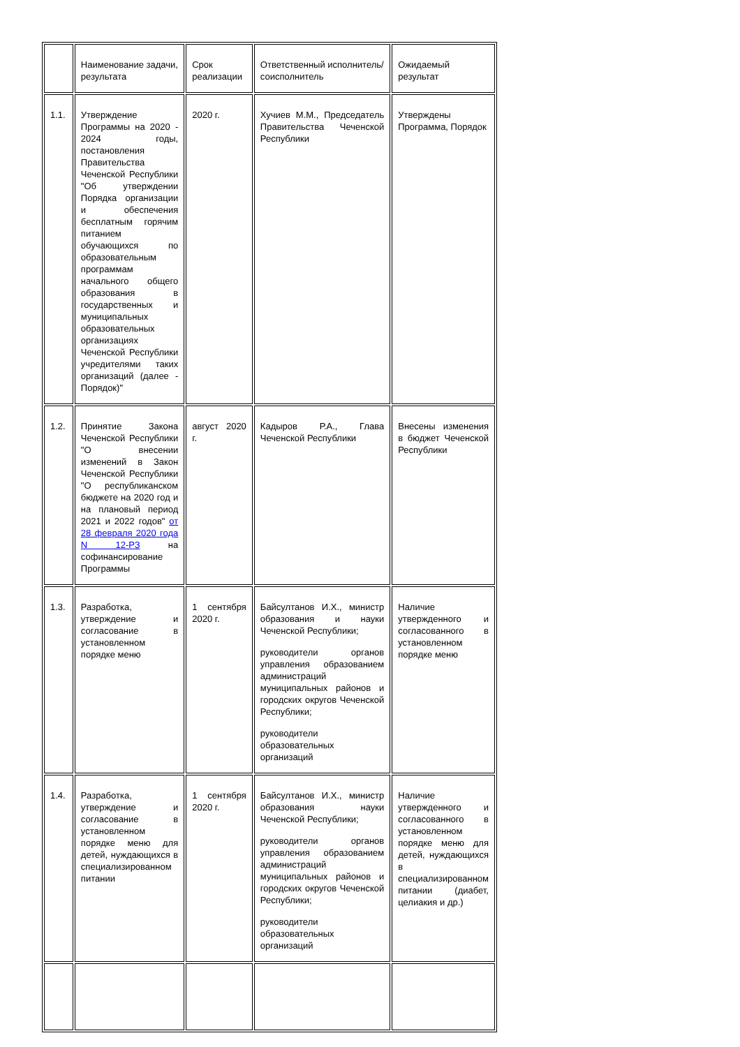| | Наименование задачи, результата | Срок реализации | Ответственный исполнитель/соисполнитель | Ожидаемый результат |
| 1.1. | Утверждение Программы на 2020 - 2024 годы, постановления Правительства Чеченской Республики "Об утверждении Порядка организации и обеспечения бесплатным горячим питанием обучающихся по образовательным программам начального общего образования в государственных и муниципальных образовательных организациях Чеченской Республики учредителями таких организаций (далее - Порядок)" | 2020 г. | Хучиев М.М., Председатель Правительства Чеченской Республики | Утверждены Программа, Порядок |
| 1.2. | Принятие Закона Чеченской Республики "О внесении изменений в Закон Чеченской Республики "О республиканском бюджете на 2020 год и на плановый период 2021 и 2022 годов" от 28 февраля 2020 года N 12-РЗ на софинансирование Программы | август 2020 г. | Кадыров Р.А., Глава Чеченской Республики | Внесены изменения в бюджет Чеченской Республики |
| 1.3. | Разработка, утверждение и согласование в установленном порядке меню | 1 сентября 2020 г. | Байсултанов И.Х., министр образования и науки Чеченской Республики; руководители органов управления образованием администраций муниципальных районов и городских округов Чеченской Республики; руководители образовательных организаций | Наличие утвержденного и согласованного в установленном порядке меню |
| 1.4. | Разработка, утверждение и согласование в установленном порядке меню для детей, нуждающихся в специализированном питании | 1 сентября 2020 г. | Байсултанов И.Х., министр образования науки Чеченской Республики; руководители органов управления образованием администраций муниципальных районов и городских округов Чеченской Республики; руководители образовательных организаций | Наличие утвержденного и согласованного в установленном порядке меню для детей, нуждающихся в специализированном питании (диабет, целиакия и др.) |